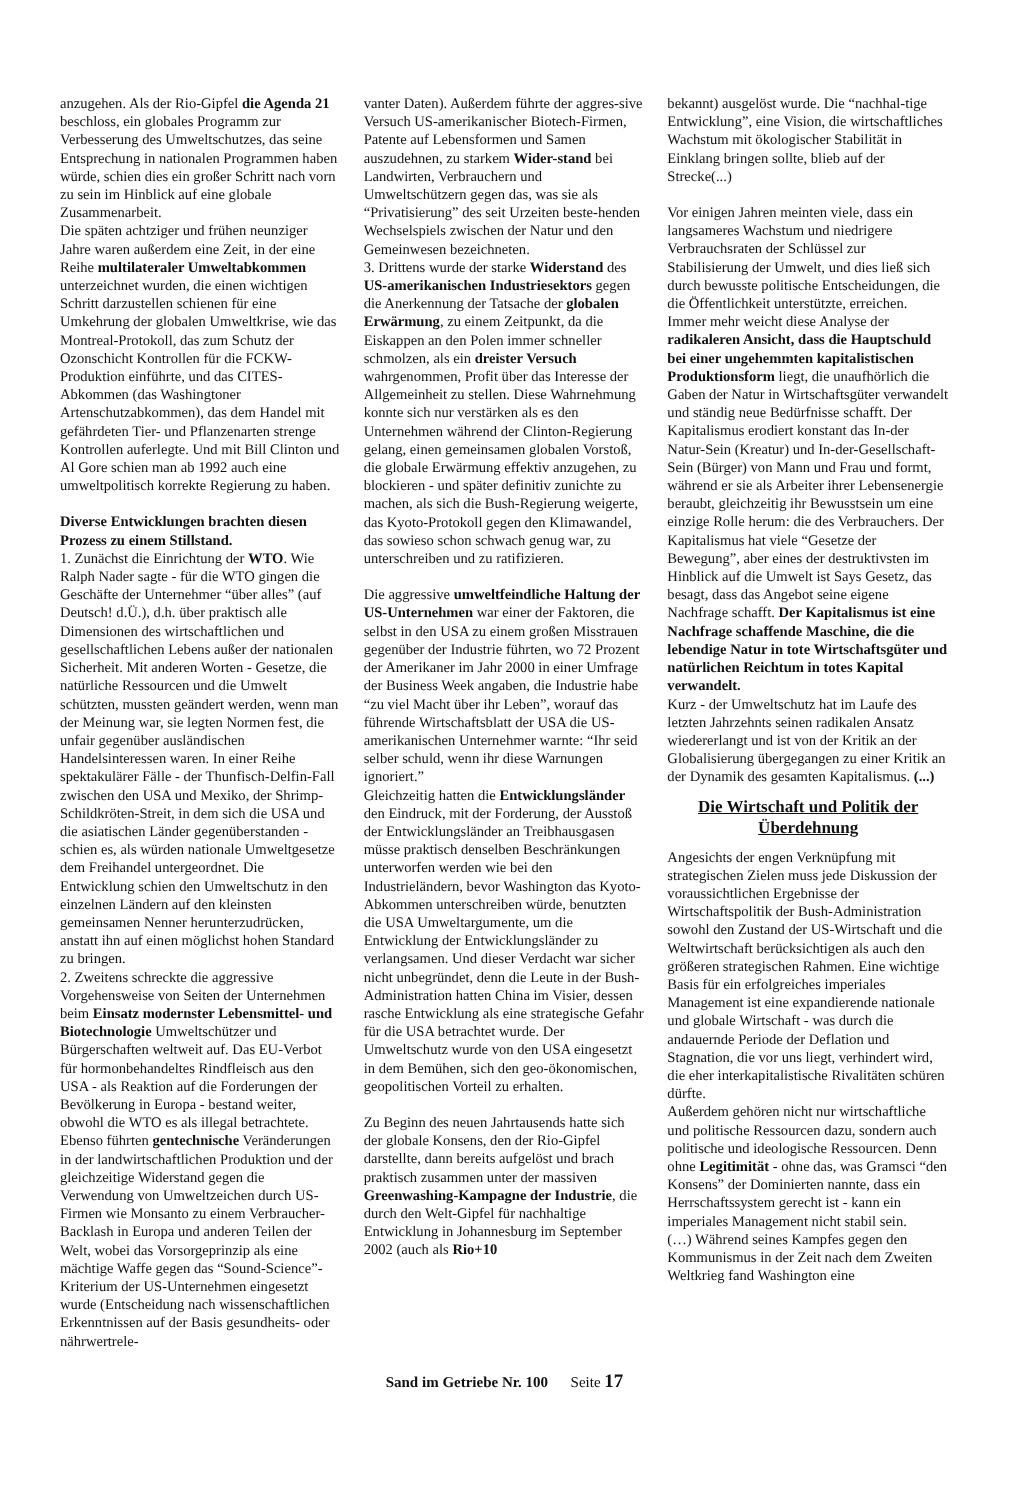anzugehen. Als der Rio-Gipfel die Agenda 21 beschloss, ein globales Programm zur Verbesserung des Umweltschutzes, das seine Entsprechung in nationalen Programmen haben würde, schien dies ein großer Schritt nach vorn zu sein im Hinblick auf eine globale Zusammenarbeit.
Die späten achtziger und frühen neunziger Jahre waren außerdem eine Zeit, in der eine Reihe multilateraler Umweltabkommen unterzeichnet wurden, die einen wichtigen Schritt darzustellen schienen für eine Umkehrung der globalen Umweltkrise, wie das Montreal-Protokoll, das zum Schutz der Ozonschicht Kontrollen für die FCKW-Produktion einführte, und das CITES-Abkommen (das Washingtoner Artenschutzabkommen), das dem Handel mit gefährdeten Tier- und Pflanzenarten strenge Kontrollen auferlegte. Und mit Bill Clinton und Al Gore schien man ab 1992 auch eine umweltpolitisch korrekte Regierung zu haben.
Diverse Entwicklungen brachten diesen Prozess zu einem Stillstand.
1. Zunächst die Einrichtung der WTO. Wie Ralph Nader sagte - für die WTO gingen die Geschäfte der Unternehmer “über alles” (auf Deutsch! d.Ü.), d.h. über praktisch alle Dimensionen des wirtschaftlichen und gesellschaftlichen Lebens außer der nationalen Sicherheit. Mit anderen Worten - Gesetze, die natürliche Ressourcen und die Umwelt schützten, mussten geändert werden, wenn man der Meinung war, sie legten Normen fest, die unfair gegenüber ausländischen Handelsinteressen waren. In einer Reihe spektakulärer Fälle - der Thunfisch-Delfin-Fall zwischen den USA und Mexiko, der Shrimp-Schildkröten-Streit, in dem sich die USA und die asiatischen Länder gegenüberstanden - schien es, als würden nationale Umweltgesetze dem Freihandel untergeordnet. Die Entwicklung schien den Umweltschutz in den einzelnen Ländern auf den kleinsten gemeinsamen Nenner herunterzudrücken, anstatt ihn auf einen möglichst hohen Standard zu bringen.
2. Zweitens schreckte die aggressive Vorgehensweise von Seiten der Unternehmen beim Einsatz modernster Lebensmittel- und Biotechnologie Umweltschützer und Bürgerschaften weltweit auf. Das EU-Verbot für hormonbehandeltes Rindfleisch aus den USA - als Reaktion auf die Forderungen der Bevölkerung in Europa - bestand weiter, obwohl die WTO es als illegal betrachtete. Ebenso führten gentechnische Veränderungen in der landwirtschaftlichen Produktion und der gleichzeitige Widerstand gegen die Verwendung von Umweltzeichen durch US-Firmen wie Monsanto zu einem Verbraucher-Backlash in Europa und anderen Teilen der Welt, wobei das Vorsorgeprinzip als eine mächtige Waffe gegen das “Sound-Science”-Kriterium der US-Unternehmen eingesetzt wurde (Entscheidung nach wissenschaftlichen Erkenntnissen auf der Basis gesundheits- oder nährwertrele-
vanter Daten). Außerdem führte der aggres-sive Versuch US-amerikanischer Biotech-Firmen, Patente auf Lebensformen und Samen auszudehnen, zu starkem Wider-stand bei Landwirten, Verbrauchern und Umweltschützern gegen das, was sie als “Privatisierung” des seit Urzeiten beste-henden Wechselspiels zwischen der Natur und den Gemeinwesen bezeichneten.
3. Drittens wurde der starke Widerstand des US-amerikanischen Industriesektors gegen die Anerkennung der Tatsache der globalen Erwärmung, zu einem Zeitpunkt, da die Eiskappen an den Polen immer schneller schmolzen, als ein dreister Versuch wahrgenommen, Profit über das Interesse der Allgemeinheit zu stellen. Diese Wahrnehmung konnte sich nur verstärken als es den Unternehmen während der Clinton-Regierung gelang, einen gemeinsamen globalen Vorstoß, die globale Erwärmung effektiv anzugehen, zu blockieren - und später definitiv zunichte zu machen, als sich die Bush-Regierung weigerte, das Kyoto-Protokoll gegen den Klimawandel, das sowieso schon schwach genug war, zu unterschreiben und zu ratifizieren.
Die aggressive umweltfeindliche Haltung der US-Unternehmen war einer der Faktoren, die selbst in den USA zu einem großen Misstrauen gegenüber der Industrie führten, wo 72 Prozent der Amerikaner im Jahr 2000 in einer Umfrage der Business Week angaben, die Industrie habe “zu viel Macht über ihr Leben”, worauf das führende Wirtschaftsblatt der USA die US-amerikanischen Unternehmer warnte: “Ihr seid selber schuld, wenn ihr diese Warnungen ignoriert.”
Gleichzeitig hatten die Entwicklungsländer den Eindruck, mit der Forderung, der Ausstoß der Entwicklungsländer an Treibhausgasen müsse praktisch denselben Beschränkungen unterworfen werden wie bei den Industrieländern, bevor Washington das Kyoto-Abkommen unterschreiben würde, benutzten die USA Umweltargumente, um die Entwicklung der Entwicklungsländer zu verlangsamen. Und dieser Verdacht war sicher nicht unbegründet, denn die Leute in der Bush-Administration hatten China im Visier, dessen rasche Entwicklung als eine strategische Gefahr für die USA betrachtet wurde. Der Umweltschutz wurde von den USA eingesetzt in dem Bemühen, sich den geo-ökonomischen, geopolitischen Vorteil zu erhalten.
Zu Beginn des neuen Jahrtausends hatte sich der globale Konsens, den der Rio-Gipfel darstellte, dann bereits aufgelöst und brach praktisch zusammen unter der massiven Greenwashing-Kampagne der Industrie, die durch den Welt-Gipfel für nachhaltige Entwicklung in Johannesburg im September 2002 (auch als Rio+10
bekannt) ausgelöst wurde. Die “nachhal-tige Entwicklung”, eine Vision, die wirtschaftliches Wachstum mit ökologischer Stabilität in Einklang bringen sollte, blieb auf der Strecke(...)
Vor einigen Jahren meinten viele, dass ein langsameres Wachstum und niedrigere Verbrauchsraten der Schlüssel zur Stabilisierung der Umwelt, und dies ließ sich durch bewusste politische Entscheidungen, die die Öffentlichkeit unterstützte, erreichen.
Immer mehr weicht diese Analyse der radikaleren Ansicht, dass die Hauptschuld bei einer ungehemmten kapitalistischen Produktionsform liegt, die unaufhörlich die Gaben der Natur in Wirtschaftsgüter verwandelt und ständig neue Bedürfnisse schafft. Der Kapitalismus erodiert konstant das In-der Natur-Sein (Kreatur) und In-der-Gesellschaft-Sein (Bürger) von Mann und Frau und formt, während er sie als Arbeiter ihrer Lebensenergie beraubt, gleichzeitig ihr Bewusstsein um eine einzige Rolle herum: die des Verbrauchers. Der Kapitalismus hat viele “Gesetze der Bewegung”, aber eines der destruktivsten im Hinblick auf die Umwelt ist Says Gesetz, das besagt, dass das Angebot seine eigene Nachfrage schafft. Der Kapitalismus ist eine Nachfrage schaffende Maschine, die die lebendige Natur in tote Wirtschaftsgüter und natürlichen Reichtum in totes Kapital verwandelt.
Kurz - der Umweltschutz hat im Laufe des letzten Jahrzehnts seinen radikalen Ansatz wiedererlangt und ist von der Kritik an der Globalisierung übergegangen zu einer Kritik an der Dynamik des gesamten Kapitalismus. (...)
Die Wirtschaft und Politik der Überdehnung
Angesichts der engen Verknüpfung mit strategischen Zielen muss jede Diskussion der voraussichtlichen Ergebnisse der Wirtschaftspolitik der Bush-Administration sowohl den Zustand der US-Wirtschaft und die Weltwirtschaft berücksichtigen als auch den größeren strategischen Rahmen. Eine wichtige Basis für ein erfolgreiches imperiales Management ist eine expandierende nationale und globale Wirtschaft - was durch die andauernde Periode der Deflation und Stagnation, die vor uns liegt, verhindert wird, die eher interkapitalistische Rivalitäten schüren dürfte.
Außerdem gehören nicht nur wirtschaftliche und politische Ressourcen dazu, sondern auch politische und ideologische Ressourcen. Denn ohne Legitimität - ohne das, was Gramsci “den Konsens” der Dominierten nannte, dass ein Herrschaftssystem gerecht ist - kann ein imperiales Management nicht stabil sein.
(…) Während seines Kampfes gegen den Kommunismus in der Zeit nach dem Zweiten Weltkrieg fand Washington eine
Sand im Getriebe Nr. 100 Seite 17